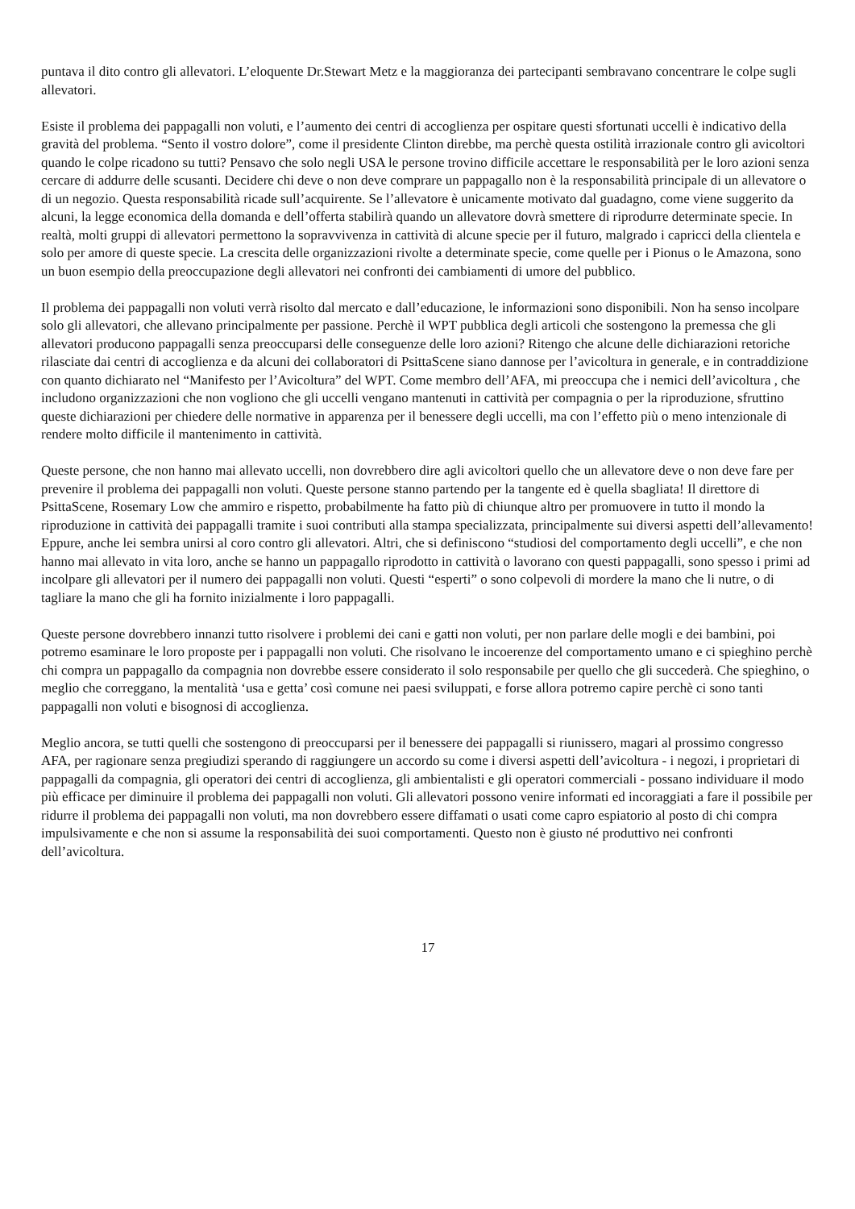puntava il dito contro gli allevatori. L’eloquente Dr.Stewart Metz e la maggioranza dei partecipanti sembravano concentrare le colpe sugli allevatori.
Esiste il problema dei pappagalli non voluti, e l’aumento dei centri di accoglienza per ospitare questi sfortunati uccelli è indicativo della gravità del problema. “Sento il vostro dolore”, come il presidente Clinton direbbe, ma perchè questa ostilità irrazionale contro gli avicoltori quando le colpe ricadono su tutti? Pensavo che solo negli USA le persone trovino difficile accettare le responsabilità per le loro azioni senza cercare di addurre delle scusanti. Decidere chi deve o non deve comprare un pappagallo non è la responsabilità principale di un allevatore o di un negozio. Questa responsabilità ricade sull’acquirente. Se l’allevatore è unicamente motivato dal guadagno, come viene suggerito da alcuni, la legge economica della domanda e dell’offerta stabilirà quando un allevatore dovrà smettere di riprodurre determinate specie. In realtà, molti gruppi di allevatori permettono la sopravvivenza in cattività di alcune specie per il futuro, malgrado i capricci della clientela e solo per amore di queste specie. La crescita delle organizzazioni rivolte a determinate specie, come quelle per i Pionus o le Amazona, sono un buon esempio della preoccupazione degli allevatori nei confronti dei cambiamenti di umore del pubblico.
Il problema dei pappagalli non voluti verrà risolto dal mercato e dall’educazione, le informazioni sono disponibili. Non ha senso incolpare solo gli allevatori, che allevano principalmente per passione. Perchè il WPT pubblica degli articoli che sostengono la premessa che gli allevatori producono pappagalli senza preoccuparsi delle conseguenze delle loro azioni? Ritengo che alcune delle dichiarazioni retoriche rilasciate dai centri di accoglienza e da alcuni dei collaboratori di PsittaScene siano dannose per l’avicoltura in generale, e in contraddizione con quanto dichiarato nel “Manifesto per l’Avicoltura” del WPT. Come membro dell’AFA, mi preoccupa che i nemici dell’avicoltura , che includono organizzazioni che non vogliono che gli uccelli vengano mantenuti in cattività per compagnia o per la riproduzione, sfruttino queste dichiarazioni per chiedere delle normative in apparenza per il benessere degli uccelli, ma con l’effetto più o meno intenzionale di rendere molto difficile il mantenimento in cattività.
Queste persone, che non hanno mai allevato uccelli, non dovrebbero dire agli avicoltori quello che un allevatore deve o non deve fare per prevenire il problema dei pappagalli non voluti. Queste persone stanno partendo per la tangente ed è quella sbagliata! Il direttore di PsittaScene, Rosemary Low che ammiro e rispetto, probabilmente ha fatto più di chiunque altro per promuovere in tutto il mondo la riproduzione in cattività dei pappagalli tramite i suoi contributi alla stampa specializzata, principalmente sui diversi aspetti dell’allevamento! Eppure, anche lei sembra unirsi al coro contro gli allevatori. Altri, che si definiscono “studiosi del comportamento degli uccelli”, e che non hanno mai allevato in vita loro, anche se hanno un pappagallo riprodotto in cattività o lavorano con questi pappagalli, sono spesso i primi ad incolpare gli allevatori per il numero dei pappagalli non voluti. Questi “esperti” o sono colpevoli di mordere la mano che li nutre, o di tagliare la mano che gli ha fornito inizialmente i loro pappagalli.
Queste persone dovrebbero innanzi tutto risolvere i problemi dei cani e gatti non voluti, per non parlare delle mogli e dei bambini, poi potremo esaminare le loro proposte per i pappagalli non voluti. Che risolvano le incoerenze del comportamento umano e ci spieghino perchè chi compra un pappagallo da compagnia non dovrebbe essere considerato il solo responsabile per quello che gli succederà. Che spieghino, o meglio che correggano, la mentalità ‘usa e getta’ così comune nei paesi sviluppati, e forse allora potremo capire perchè ci sono tanti pappagalli non voluti e bisognosi di accoglienza.
Meglio ancora, se tutti quelli che sostengono di preoccuparsi per il benessere dei pappagalli si riunissero, magari al prossimo congresso AFA, per ragionare senza pregiudizi sperando di raggiungere un accordo su come i diversi aspetti dell’avicoltura - i negozi, i proprietari di pappagalli da compagnia, gli operatori dei centri di accoglienza, gli ambientalisti e gli operatori commerciali - possano individuare il modo più efficace per diminuire il problema dei pappagalli non voluti. Gli allevatori possono venire informati ed incoraggiati a fare il possibile per ridurre il problema dei pappagalli non voluti, ma non dovrebbero essere diffamati o usati come capro espiatorio al posto di chi compra impulsivamente e che non si assume la responsabilità dei suoi comportamenti. Questo non è giusto né produttivo nei confronti dell’avicoltura.
17